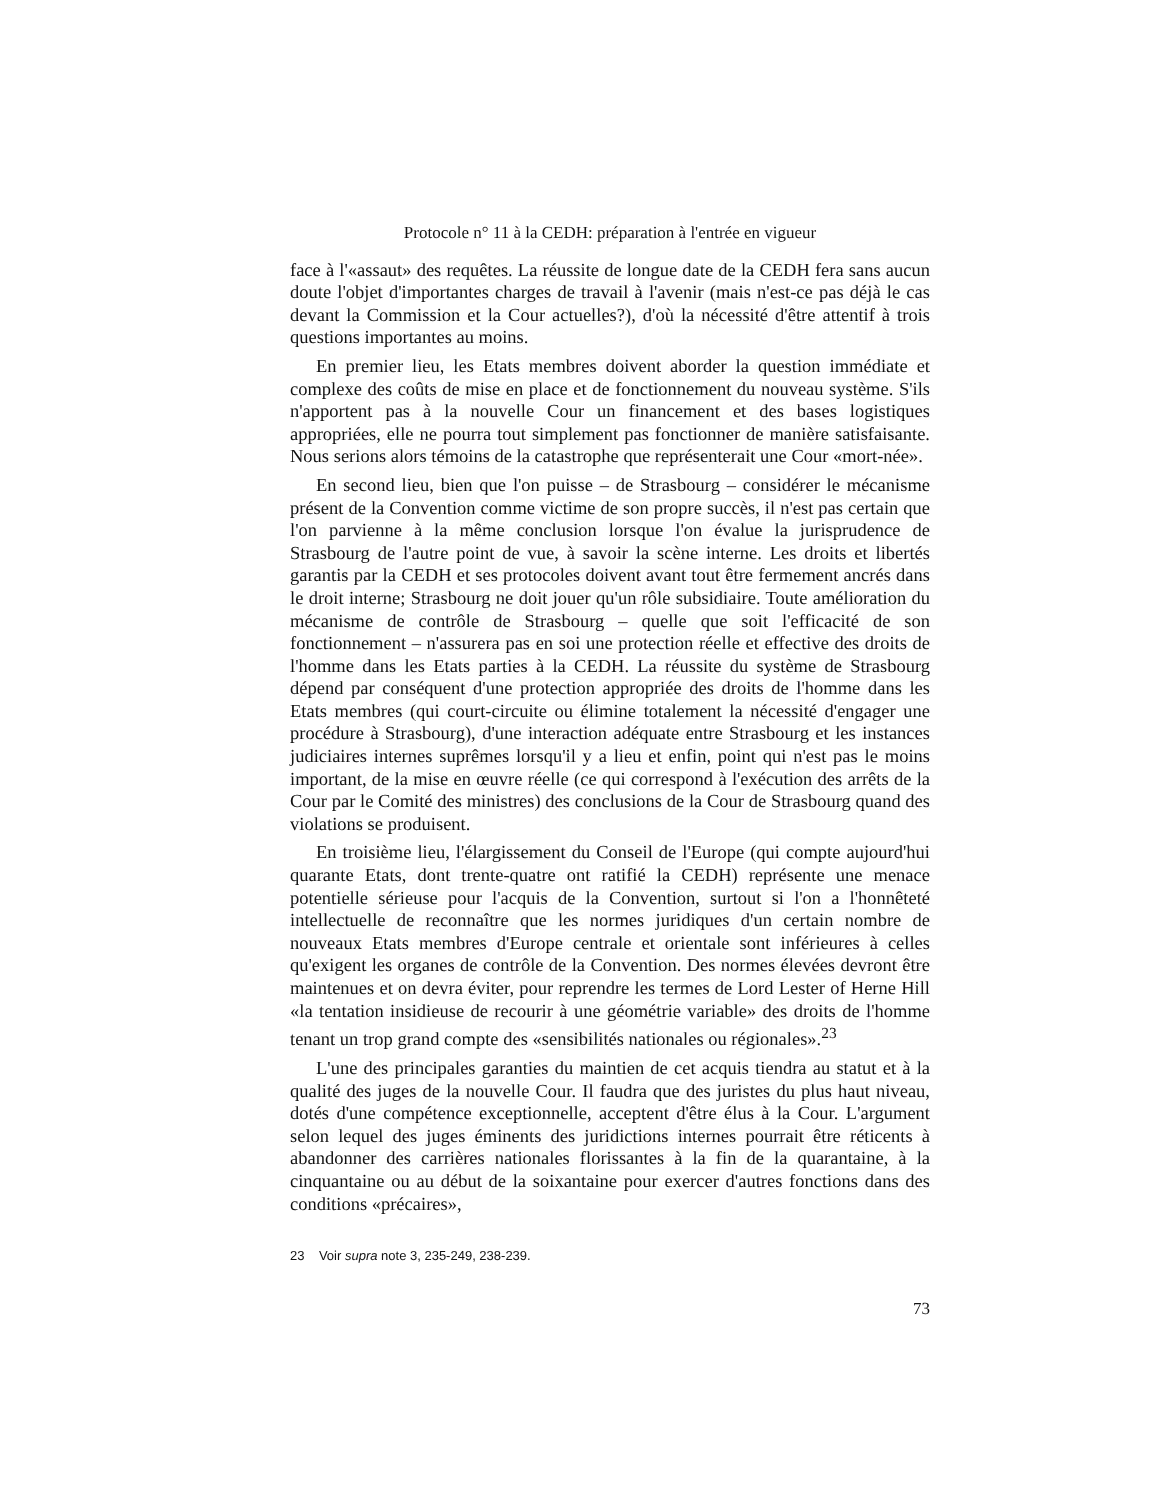Protocole n° 11 à la CEDH: préparation à l'entrée en vigueur
face à l'«assaut» des requêtes. La réussite de longue date de la CEDH fera sans aucun doute l'objet d'importantes charges de travail à l'avenir (mais n'est-ce pas déjà le cas devant la Commission et la Cour actuelles?), d'où la nécessité d'être attentif à trois questions importantes au moins.
En premier lieu, les Etats membres doivent aborder la question immédiate et complexe des coûts de mise en place et de fonctionnement du nouveau système. S'ils n'apportent pas à la nouvelle Cour un financement et des bases logistiques appropriées, elle ne pourra tout simplement pas fonctionner de manière satisfaisante. Nous serions alors témoins de la catastrophe que représenterait une Cour «mort-née».
En second lieu, bien que l'on puisse – de Strasbourg – considérer le mécanisme présent de la Convention comme victime de son propre succès, il n'est pas certain que l'on parvienne à la même conclusion lorsque l'on évalue la jurisprudence de Strasbourg de l'autre point de vue, à savoir la scène interne. Les droits et libertés garantis par la CEDH et ses protocoles doivent avant tout être fermement ancrés dans le droit interne; Strasbourg ne doit jouer qu'un rôle subsidiaire. Toute amélioration du mécanisme de contrôle de Strasbourg – quelle que soit l'efficacité de son fonctionnement – n'assurera pas en soi une protection réelle et effective des droits de l'homme dans les Etats parties à la CEDH. La réussite du système de Strasbourg dépend par conséquent d'une protection appropriée des droits de l'homme dans les Etats membres (qui court-circuite ou élimine totalement la nécessité d'engager une procédure à Strasbourg), d'une interaction adéquate entre Strasbourg et les instances judiciaires internes suprêmes lorsqu'il y a lieu et enfin, point qui n'est pas le moins important, de la mise en œuvre réelle (ce qui correspond à l'exécution des arrêts de la Cour par le Comité des ministres) des conclusions de la Cour de Strasbourg quand des violations se produisent.
En troisième lieu, l'élargissement du Conseil de l'Europe (qui compte aujourd'hui quarante Etats, dont trente-quatre ont ratifié la CEDH) représente une menace potentielle sérieuse pour l'acquis de la Convention, surtout si l'on a l'honnêteté intellectuelle de reconnaître que les normes juridiques d'un certain nombre de nouveaux Etats membres d'Europe centrale et orientale sont inférieures à celles qu'exigent les organes de contrôle de la Convention. Des normes élevées devront être maintenues et on devra éviter, pour reprendre les termes de Lord Lester of Herne Hill «la tentation insidieuse de recourir à une géométrie variable» des droits de l'homme tenant un trop grand compte des «sensibilités nationales ou régionales».<sup>23</sup>
L'une des principales garanties du maintien de cet acquis tiendra au statut et à la qualité des juges de la nouvelle Cour. Il faudra que des juristes du plus haut niveau, dotés d'une compétence exceptionnelle, acceptent d'être élus à la Cour. L'argument selon lequel des juges éminents des juridictions internes pourrait être réticents à abandonner des carrières nationales florissantes à la fin de la quarantaine, à la cinquantaine ou au début de la soixantaine pour exercer d'autres fonctions dans des conditions «précaires»,
23 Voir supra note 3, 235-249, 238-239.
73